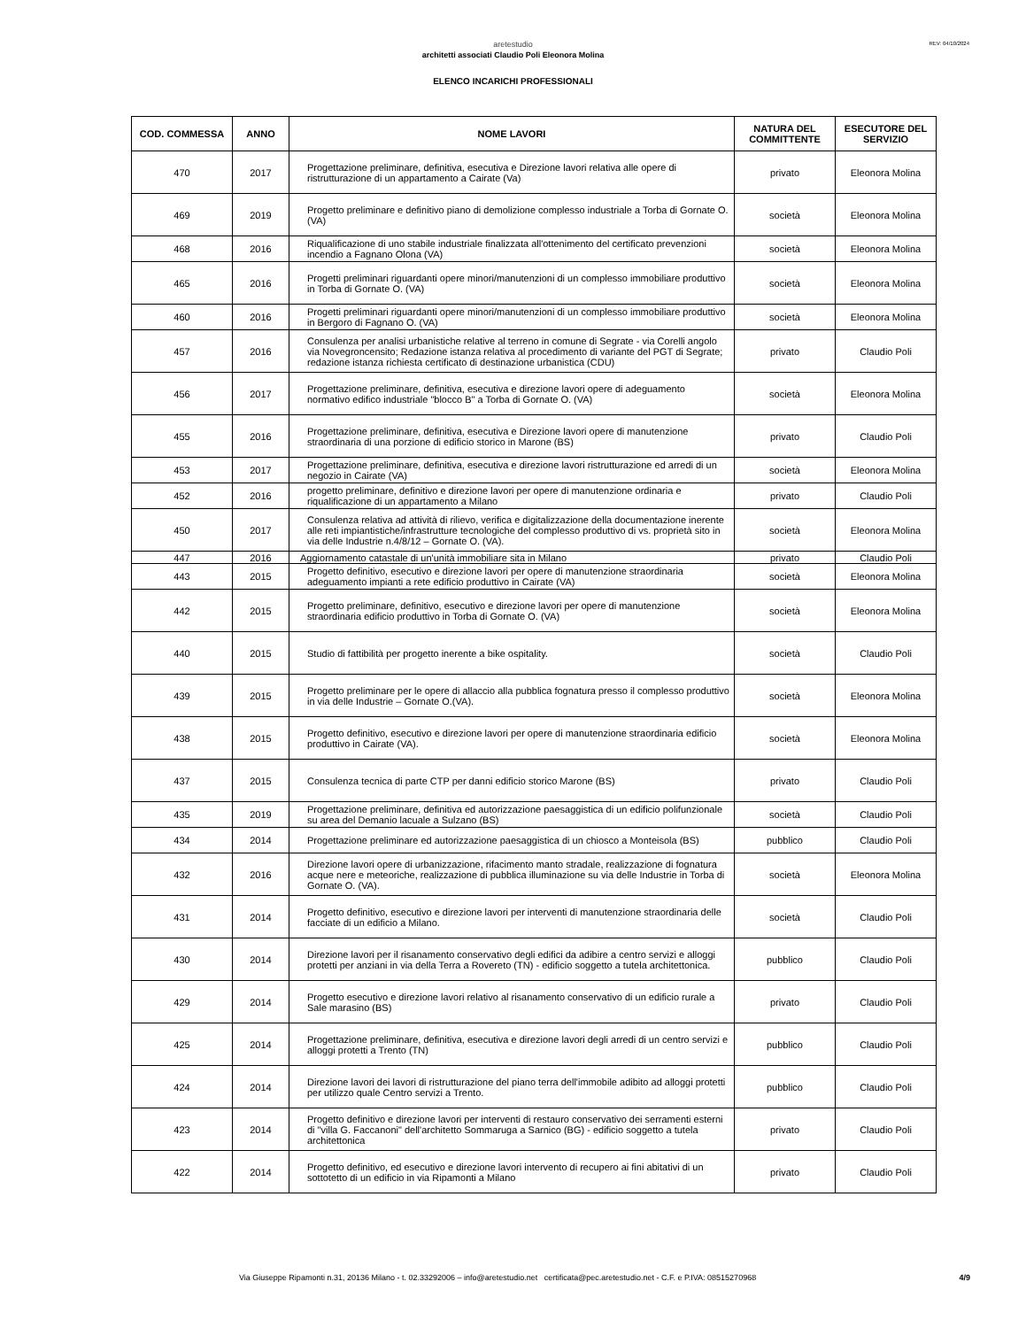REV: 04/10/2024
aretestudio
architetti associati Claudio Poli Eleonora Molina
ELENCO INCARICHI PROFESSIONALI
| COD. COMMESSA | ANNO | NOME LAVORI | NATURA DEL COMMITTENTE | ESECUTORE DEL SERVIZIO |
| --- | --- | --- | --- | --- |
| 470 | 2017 | Progettazione preliminare, definitiva, esecutiva e Direzione lavori relativa alle opere di ristrutturazione di un appartamento a Cairate (Va) | privato | Eleonora Molina |
| 469 | 2019 | Progetto preliminare e definitivo piano di demolizione complesso industriale a Torba di Gornate O. (VA) | società | Eleonora Molina |
| 468 | 2016 | Riqualificazione di uno stabile industriale finalizzata all'ottenimento del certificato prevenzioni incendio a Fagnano Olona (VA) | società | Eleonora Molina |
| 465 | 2016 | Progetti preliminari riguardanti opere minori/manutenzioni di un complesso immobiliare produttivo in Torba di Gornate O. (VA) | società | Eleonora Molina |
| 460 | 2016 | Progetti preliminari riguardanti opere minori/manutenzioni di un complesso immobiliare produttivo in Bergoro di Fagnano O. (VA) | società | Eleonora Molina |
| 457 | 2016 | Consulenza per analisi urbanistiche relative al terreno in comune di Segrate - via Corelli angolo via Novegroncensito; Redazione istanza relativa al procedimento di variante del PGT di Segrate; redazione istanza richiesta certificato di destinazione urbanistica (CDU) | privato | Claudio Poli |
| 456 | 2017 | Progettazione preliminare, definitiva, esecutiva e direzione lavori opere di adeguamento normativo edifico industriale "blocco B" a Torba di Gornate O. (VA) | società | Eleonora Molina |
| 455 | 2016 | Progettazione preliminare, definitiva, esecutiva e Direzione lavori opere di manutenzione straordinaria di una porzione di edificio storico in Marone (BS) | privato | Claudio Poli |
| 453 | 2017 | Progettazione preliminare, definitiva, esecutiva e direzione lavori ristrutturazione ed arredi di un negozio in Cairate (VA) | società | Eleonora Molina |
| 452 | 2016 | progetto preliminare, definitivo e direzione lavori per opere di manutenzione ordinaria e riqualificazione di un appartamento a Milano | privato | Claudio Poli |
| 450 | 2017 | Consulenza relativa ad attività di rilievo, verifica e digitalizzazione della documentazione inerente alle reti impiantistiche/infrastrutture tecnologiche del complesso produttivo di vs. proprietà sito in via delle Industrie n.4/8/12 – Gornate O. (VA). | società | Eleonora Molina |
| 447 | 2016 | Aggiornamento catastale di un'unità immobiliare sita in Milano | privato | Claudio Poli |
| 443 | 2015 | Progetto definitivo, esecutivo e direzione lavori per opere di manutenzione straordinaria adeguamento impianti a rete edificio produttivo in Cairate (VA) | società | Eleonora Molina |
| 442 | 2015 | Progetto preliminare, definitivo, esecutivo e direzione lavori per opere di manutenzione straordinaria edificio produttivo in Torba di Gornate O. (VA) | società | Eleonora Molina |
| 440 | 2015 | Studio di fattibilità per progetto inerente a bike ospitality. | società | Claudio Poli |
| 439 | 2015 | Progetto preliminare per le opere di allaccio alla pubblica fognatura presso il complesso produttivo in via delle Industrie – Gornate O.(VA). | società | Eleonora Molina |
| 438 | 2015 | Progetto definitivo, esecutivo e direzione lavori per opere di manutenzione straordinaria edificio produttivo in Cairate (VA). | società | Eleonora Molina |
| 437 | 2015 | Consulenza tecnica di parte CTP per danni edificio storico Marone (BS) | privato | Claudio Poli |
| 435 | 2019 | Progettazione preliminare, definitiva ed autorizzazione paesaggistica di un edificio polifunzionale su area del Demanio lacuale a Sulzano (BS) | società | Claudio Poli |
| 434 | 2014 | Progettazione preliminare ed autorizzazione paesaggistica di un chiosco a Monteisola (BS) | pubblico | Claudio Poli |
| 432 | 2016 | Direzione lavori opere di urbanizzazione, rifacimento manto stradale, realizzazione di fognatura acque nere e meteoriche, realizzazione di pubblica illuminazione su via delle Industrie in Torba di Gornate O. (VA). | società | Eleonora Molina |
| 431 | 2014 | Progetto definitivo, esecutivo e direzione lavori per interventi di manutenzione straordinaria delle facciate di un edificio a Milano. | società | Claudio Poli |
| 430 | 2014 | Direzione lavori per il risanamento conservativo degli edifici da adibire a centro servizi e alloggi protetti per anziani in via della Terra a Rovereto (TN) - edificio soggetto a tutela architettonica. | pubblico | Claudio Poli |
| 429 | 2014 | Progetto esecutivo e direzione lavori relativo al risanamento conservativo di un edificio rurale a Sale marasino (BS) | privato | Claudio Poli |
| 425 | 2014 | Progettazione preliminare, definitiva, esecutiva e direzione lavori degli arredi di un centro servizi e alloggi protetti a Trento (TN) | pubblico | Claudio Poli |
| 424 | 2014 | Direzione lavori dei lavori di ristrutturazione del piano terra dell'immobile adibito ad alloggi protetti per utilizzo quale Centro servizi a Trento. | pubblico | Claudio Poli |
| 423 | 2014 | Progetto definitivo e direzione lavori per interventi di restauro conservativo dei serramenti esterni di "villa G. Faccanoni" dell'architetto Sommaruga a Sarnico (BG) - edificio soggetto a tutela architettonica | privato | Claudio Poli |
| 422 | 2014 | Progetto definitivo, ed esecutivo e direzione lavori intervento di recupero ai fini abitativi di un sottotetto di un edificio in via Ripamonti a Milano | privato | Claudio Poli |
Via Giuseppe Ripamonti n.31, 20136 Milano - t. 02.33292006 – info@aretestudio.net certificata@pec.aretestudio.net - C.F. e P.IVA: 08515270968 4/9